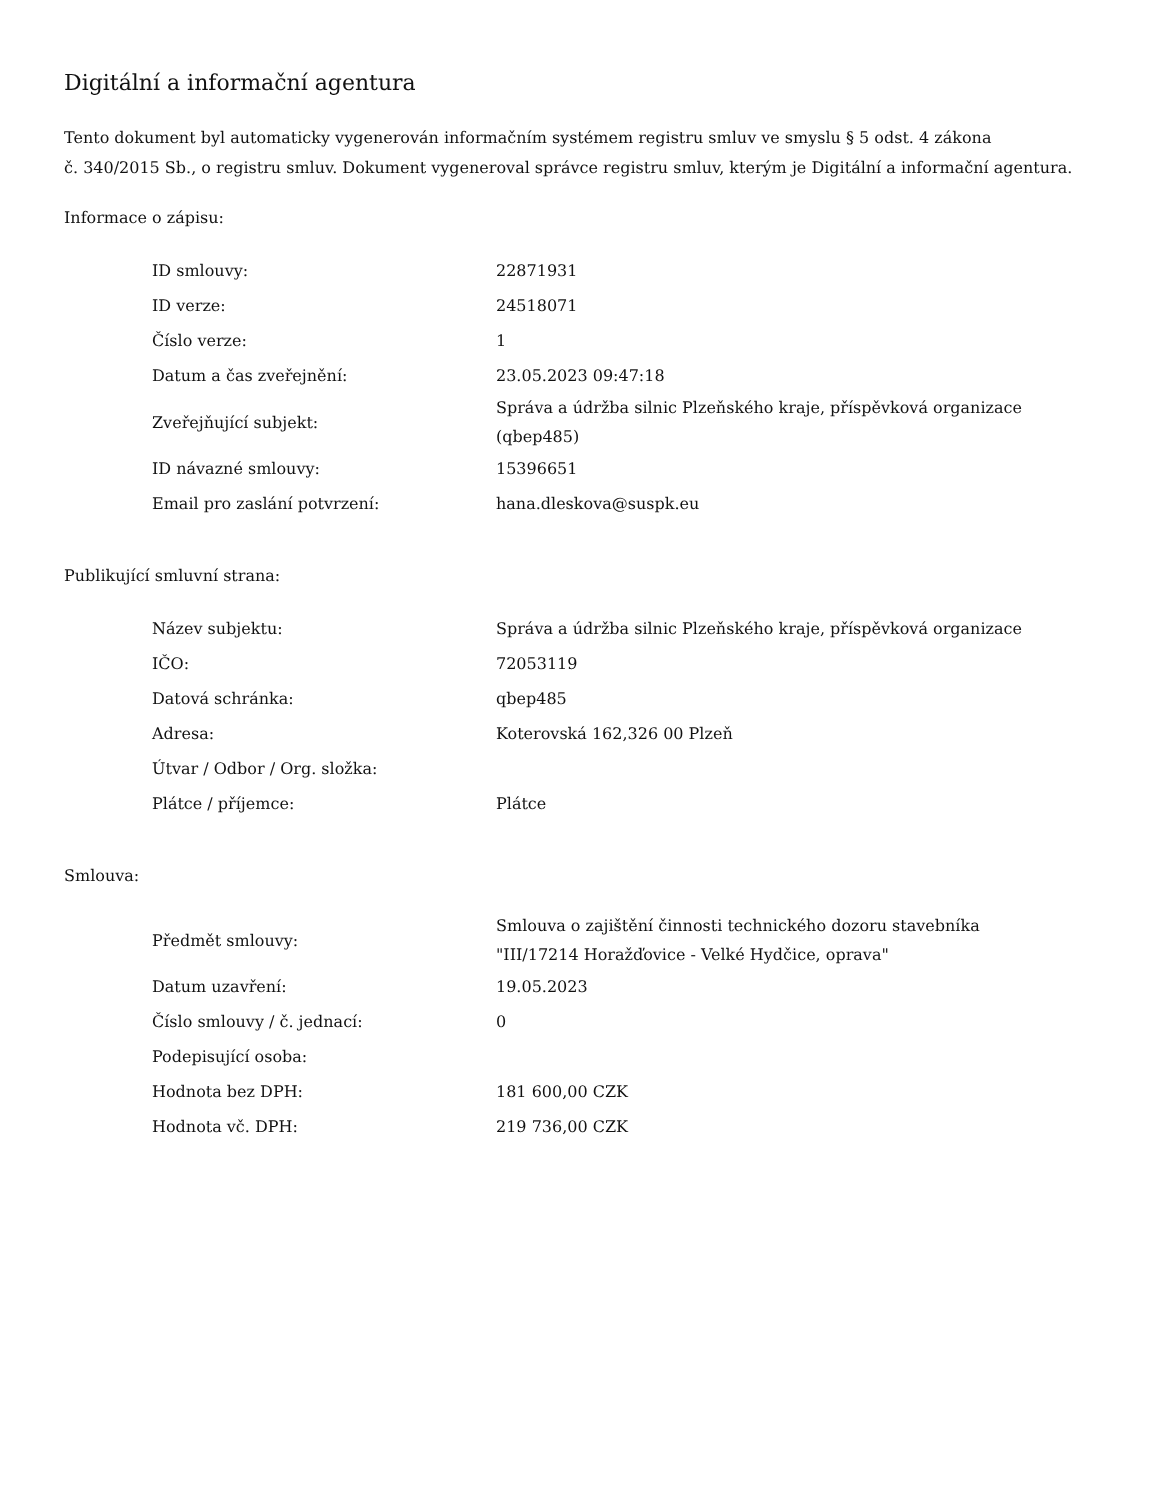Digitální a informační agentura
Tento dokument byl automaticky vygenerován informačním systémem registru smluv ve smyslu § 5 odst. 4 zákona
č. 340/2015 Sb., o registru smluv. Dokument vygeneroval správce registru smluv, kterým je Digitální a informační agentura.
Informace o zápisu:
| ID smlouvy: | 22871931 |
| ID verze: | 24518071 |
| Číslo verze: | 1 |
| Datum a čas zveřejnění: | 23.05.2023 09:47:18 |
| Zveřejňující subjekt: | Správa a údržba silnic Plzeňského kraje, příspěvková organizace (qbep485) |
| ID návazné smlouvy: | 15396651 |
| Email pro zaslání potvrzení: | hana.dleskova@suspk.eu |
Publikující smluvní strana:
| Název subjektu: | Správa a údržba silnic Plzeňského kraje, příspěvková organizace |
| IČO: | 72053119 |
| Datová schránka: | qbep485 |
| Adresa: | Koterovská 162,326 00 Plzeň |
| Útvar / Odbor / Org. složka: | |
| Plátce / příjemce: | Plátce |
Smlouva:
| Předmět smlouvy: | Smlouva o zajištění činnosti technického dozoru stavebníka "III/17214 Horažďovice - Velké Hydčice, oprava" |
| Datum uzavření: | 19.05.2023 |
| Číslo smlouvy / č. jednací: | 0 |
| Podepisující osoba: | |
| Hodnota bez DPH: | 181 600,00 CZK |
| Hodnota vč. DPH: | 219 736,00 CZK |